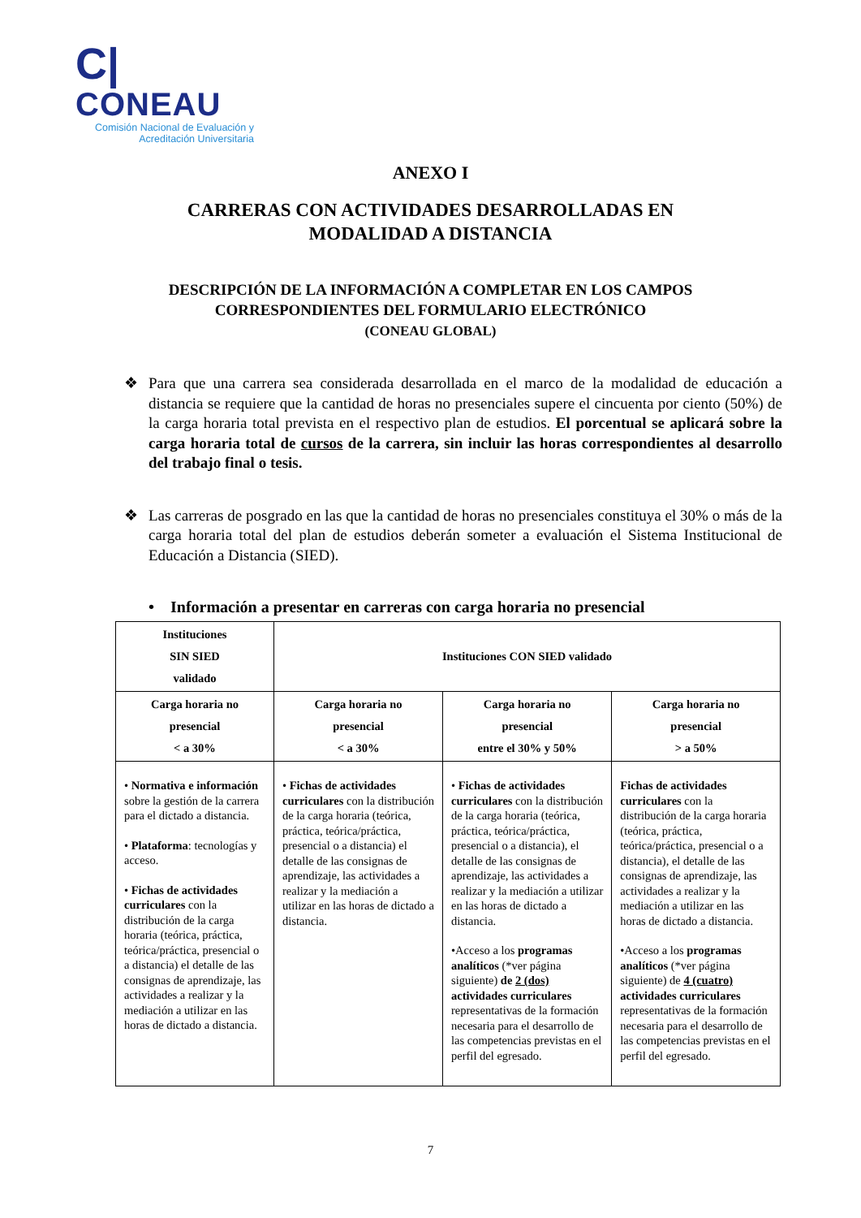C|
CONEAU
Comisión Nacional de Evaluación y
Acreditación Universitaria
ANEXO I
CARRERAS CON ACTIVIDADES DESARROLLADAS EN
MODALIDAD A DISTANCIA
DESCRIPCIÓN DE LA INFORMACIÓN A COMPLETAR EN LOS CAMPOS
CORRESPONDIENTES DEL FORMULARIO ELECTRÓNICO
(CONEAU GLOBAL)
❖ Para que una carrera sea considerada desarrollada en el marco de la modalidad de educación a distancia se requiere que la cantidad de horas no presenciales supere el cincuenta por ciento (50%) de la carga horaria total prevista en el respectivo plan de estudios. El porcentual se aplicará sobre la carga horaria total de cursos de la carrera, sin incluir las horas correspondientes al desarrollo del trabajo final o tesis.
❖ Las carreras de posgrado en las que la cantidad de horas no presenciales constituya el 30% o más de la carga horaria total del plan de estudios deberán someter a evaluación el Sistema Institucional de Educación a Distancia (SIED).
• Información a presentar en carreras con carga horaria no presencial
| Instituciones SIN SIED validado | Instituciones CON SIED validado | | |
| --- | --- | --- | --- |
| Carga horaria no presencial < a 30% | Carga horaria no presencial < a 30% | Carga horaria no presencial entre el 30% y 50% | Carga horaria no presencial > a 50% |
| • Normativa e información sobre la gestión de la carrera para el dictado a distancia. • Plataforma : tecnologías y acceso. • Fichas de actividades curriculares con la distribución de la carga horaria (teórica, práctica, teórica/práctica, presencial o a distancia) el detalle de las consignas de aprendizaje, las actividades a realizar y la mediación a utilizar en las horas de dictado a distancia. | • Fichas de actividades curriculares con la distribución de la carga horaria (teórica, práctica, teórica/práctica, presencial o a distancia) el detalle de las consignas de aprendizaje, las actividades a realizar y la mediación a utilizar en las horas de dictado a distancia. | • Fichas de actividades curriculares con la distribución de la carga horaria (teórica, práctica, teórica/práctica, presencial o a distancia), el detalle de las consignas de aprendizaje, las actividades a realizar y la mediación a utilizar en las horas de dictado a distancia. •Acceso a los programas analíticos (*ver página siguiente) de 2 (dos) actividades curriculares representativas de la formación necesaria para el desarrollo de las competencias previstas en el perfil del egresado. | Fichas de actividades curriculares con la distribución de la carga horaria (teórica, práctica, teórica/práctica, presencial o a distancia), el detalle de las consignas de aprendizaje, las actividades a realizar y la mediación a utilizar en las horas de dictado a distancia. •Acceso a los programas analíticos (*ver página siguiente) de 4 (cuatro) actividades curriculares representativas de la formación necesaria para el desarrollo de las competencias previstas en el perfil del egresado. |
7